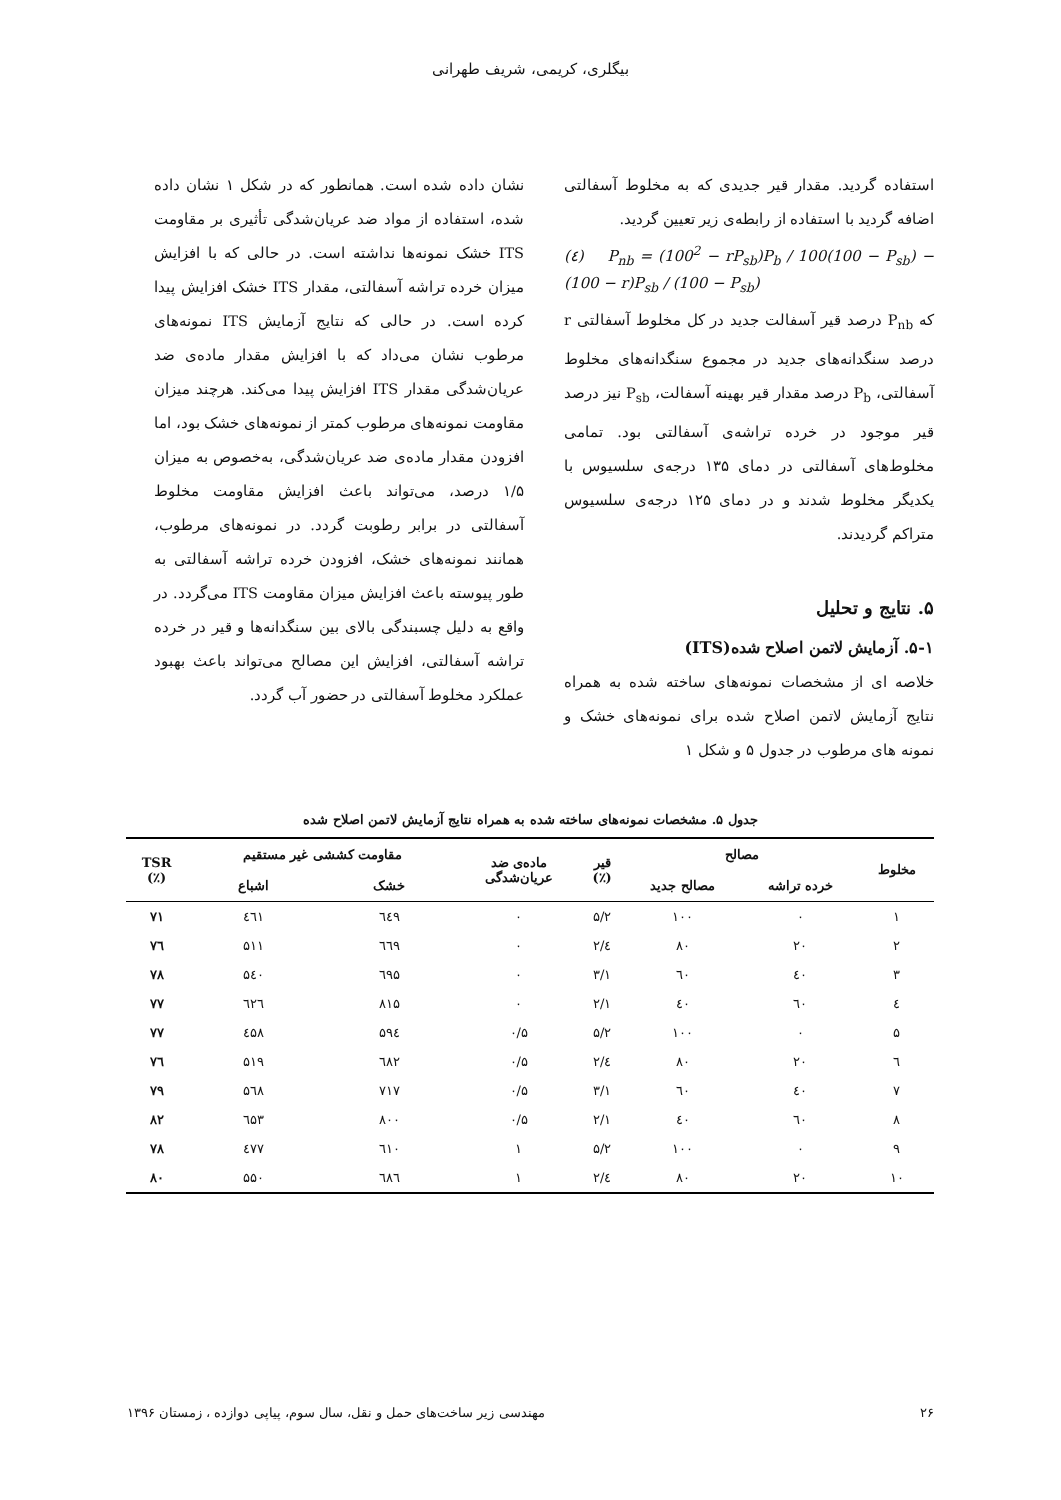بیگلری، کریمی، شریف طهرانی
استفاده گردید. مقدار قیر جدیدی که به مخلوط آسفالتی اضافه گردید با استفاده از رابطه‌ی زیر تعیین گردید.
(٤) P<sub>nb</sub> = (100<sup>2</sup> − rP<sub>sb</sub>)P<sub>b</sub> / 100(100 − P<sub>sb</sub>) − (100 − r)P<sub>sb</sub> / (100 − P<sub>sb</sub>)
که P<sub>nb</sub> درصد قیر آسفالت جدید در کل مخلوط آسفالتی r درصد سنگدانه‌های جدید در مجموع سنگدانه‌های مخلوط آسفالتی، P<sub>b</sub> درصد مقدار قیر بهینه آسفالت، P<sub>sb</sub> نیز درصد قیر موجود در خرده تراشه‌ی آسفالتی بود. تمامی مخلوط‌های آسفالتی در دمای ۱۳۵ درجه‌ی سلسیوس با یکدیگر مخلوط شدند و در دمای ۱۲۵ درجه‌ی سلسیوس متراکم گردیدند.
۵. نتایج و تحلیل
۵-۱. آزمایش لاتمن اصلاح شده(ITS)
خلاصه ای از مشخصات نمونه‌های ساخته شده به همراه نتایج آزمایش لاتمن اصلاح شده برای نمونه‌های خشک و نمونه های مرطوب در جدول ۵ و شکل ۱
نشان داده شده است. همانطور که در شکل ۱ نشان داده شده، استفاده از مواد ضد عریان‌شدگی تأثیری بر مقاومت ITS خشک نمونه‌ها نداشته است. در حالی که با افزایش میزان خرده تراشه آسفالتی، مقدار ITS خشک افزایش پیدا کرده است. در حالی که نتایج آزمایش ITS نمونه‌های مرطوب نشان می‌داد که با افزایش مقدار ماده‌ی ضد عریان‌شدگی مقدار ITS افزایش پیدا می‌کند. هرچند میزان مقاومت نمونه‌های مرطوب کمتر از نمونه‌های خشک بود، اما افزودن مقدار ماده‌ی ضد عریان‌شدگی، به‌خصوص به میزان ۱/۵ درصد، می‌تواند باعث افزایش مقاومت مخلوط آسفالتی در برابر رطوبت گردد. در نمونه‌های مرطوب، همانند نمونه‌های خشک، افزودن خرده تراشه آسفالتی به طور پیوسته باعث افزایش میزان مقاومت ITS می‌گردد. در واقع به دلیل چسبندگی بالای بین سنگدانه‌ها و قیر در خرده تراشه آسفالتی، افزایش این مصالح می‌تواند باعث بهبود عملکرد مخلوط آسفالتی در حضور آب گردد.
جدول ۵. مشخصات نمونه‌های ساخته شده به همراه نتایج آزمایش لاتمن اصلاح شده
| مخلوط | مصالح | | قیر (٪) | ماده‌ی ضد عریان‌شدگی | مقاومت کششی غیر مستقیم | | TSR (٪) |
| --- | --- | --- | --- | --- | --- | --- | --- |
| | خرده تراشه | مصالح جدید | | | خشک | اشباع | |
| ۱ | ۰ | ۱۰۰ | ۵/۲ | ۰ | ٦٤۹ | ٤٦۱ | ۷۱ |
| ۲ | ۲۰ | ۸۰ | ٤/۲ | ۰ | ٦٦۹ | ۵۱۱ | ۷٦ |
| ۳ | ٤۰ | ٦۰ | ۳/۱ | ۰ | ٦۹۵ | ۵٤۰ | ۷۸ |
| ٤ | ٦۰ | ٤۰ | ۲/۱ | ۰ | ۸۱۵ | ٦۲٦ | ۷۷ |
| ۵ | ۰ | ۱۰۰ | ۵/۲ | ۰/۵ | ۵۹٤ | ٤۵۸ | ۷۷ |
| ٦ | ۲۰ | ۸۰ | ٤/۲ | ۰/۵ | ٦۸۲ | ۵۱۹ | ۷٦ |
| ۷ | ٤۰ | ٦۰ | ۳/۱ | ۰/۵ | ۷۱۷ | ۵٦۸ | ۷۹ |
| ۸ | ٦۰ | ٤۰ | ۲/۱ | ۰/۵ | ۸۰۰ | ٦۵۳ | ۸۲ |
| ۹ | ۰ | ۱۰۰ | ۵/۲ | ۱ | ٦۱۰ | ٤۷۷ | ۷۸ |
| ۱۰ | ۲۰ | ۸۰ | ٤/۲ | ۱ | ٦۸٦ | ۵۵۰ | ۸۰ |
۲۶ مهندسی زیر ساخت‌های حمل و نقل، سال سوم، پیاپی دوازده ، زمستان ۱۳۹۶